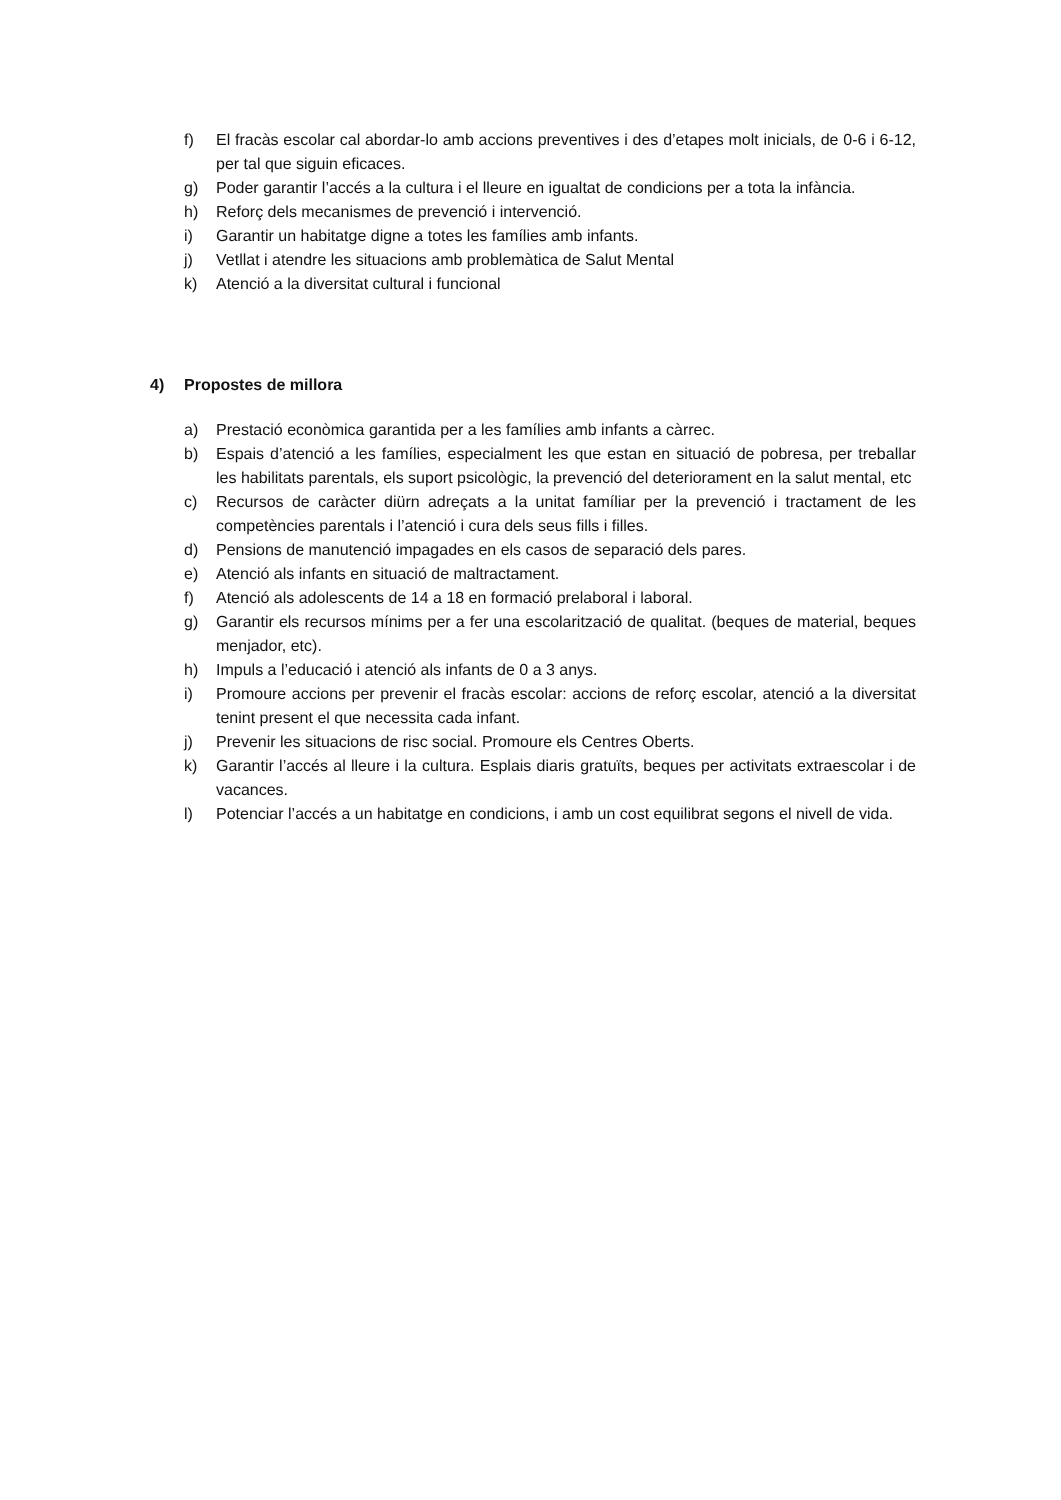f) El fracàs escolar cal abordar-lo amb accions preventives i des d’etapes molt inicials, de 0-6 i 6-12, per tal que siguin eficaces.
g) Poder garantir l’accés a la cultura i el lleure en igualtat de condicions per a tota la infància.
h) Reforç dels mecanismes de prevenció i intervenció.
i) Garantir un habitatge digne a totes les famílies amb infants.
j) Vetllat i atendre les situacions amb problemàtica de Salut Mental
k) Atenció a la diversitat cultural i funcional
4) Propostes de millora
a) Prestació econòmica garantida per a les famílies amb infants a càrrec.
b) Espais d’atenció a les famílies, especialment les que estan en situació de pobresa, per treballar les habilitats parentals, els suport psicològic, la prevenció del deteriorament en la salut mental, etc
c) Recursos de caràcter diürn adreçats a la unitat famíliar per la prevenció i tractament de les competències parentals i l’atenció i cura dels seus fills i filles.
d) Pensions de manutenció impagades en els casos de separació dels pares.
e) Atenció als infants en situació de maltractament.
f) Atenció als adolescents de 14 a 18 en formació prelaboral i laboral.
g) Garantir els recursos mínims per a fer una escolarització de qualitat. (beques de material, beques menjador, etc).
h) Impuls a l’educació i atenció als infants de 0 a 3 anys.
i) Promoure accions per prevenir el fracàs escolar: accions de reforç escolar, atenció a la diversitat tenint present el que necessita cada infant.
j) Prevenir les situacions de risc social. Promoure els Centres Oberts.
k) Garantir l’accés al lleure i la cultura. Esplais diaris gratuïts, beques per activitats extraescolar i de vacances.
l) Potenciar l’accés a un habitatge en condicions, i amb un cost equilibrat segons el nivell de vida.